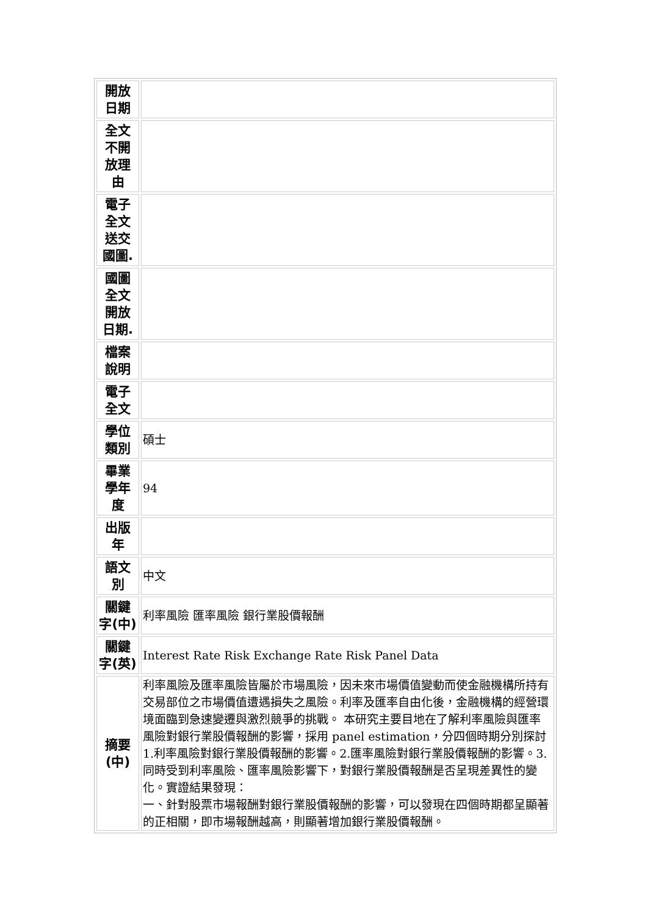| 開放日期 | |
| 全文不開放理由 | |
| 電子全文送交國圖. | |
| 國圖全文開放日期. | |
| 檔案說明 | |
| 電子全文 | |
| 學位類別 | 碩士 |
| 畢業學年度 | 94 |
| 出版年 | |
| 語文別 | 中文 |
| 關鍵字(中) | 利率風險 匯率風險 銀行業股價報酬 |
| 關鍵字(英) | Interest Rate Risk Exchange Rate Risk Panel Data |
| 摘要(中) | 利率風險及匯率風險皆屬於市場風險，因未來市場價值變動而使金融機構所持有交易部位之市場價值遭遇損失之風險。利率及匯率自由化後，金融機構的經營環境面臨到急速變遷與激烈競爭的挑戰。 本研究主要目地在了解利率風險與匯率風險對銀行業股價報酬的影響，採用 panel estimation，分四個時期分別探討 1.利率風險對銀行業股價報酬的影響。2.匯率風險對銀行業股價報酬的影響。3.同時受到利率風險、匯率風險影響下，對銀行業股價報酬是否呈現差異性的變化。實證結果發現： 一、針對股票市場報酬對銀行業股價報酬的影響，可以發現在四個時期都呈顯著的正相關，即市場報酬越高，則顯著增加銀行業股價報酬。 |